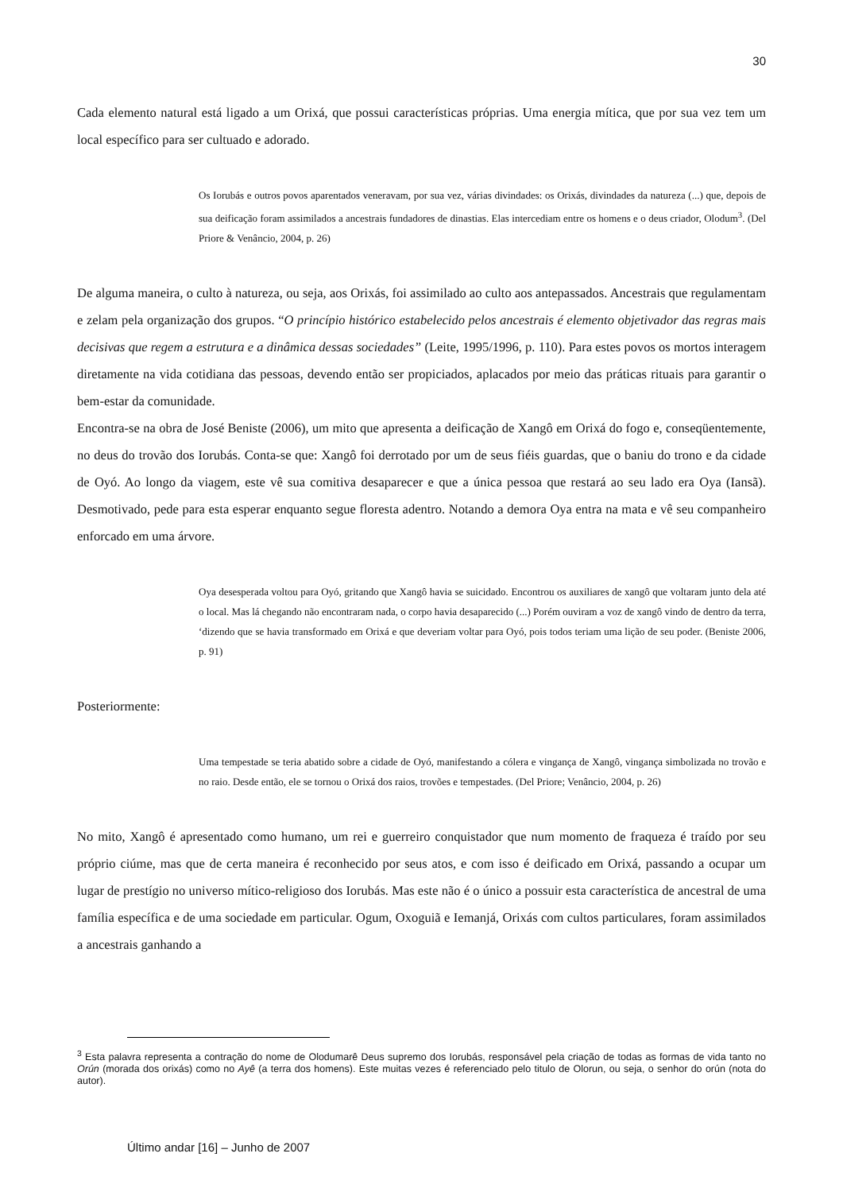30
Cada elemento natural está ligado a um Orixá, que possui características próprias. Uma energia mítica, que por sua vez tem um local específico para ser cultuado e adorado.
Os Iorubás e outros povos aparentados veneravam, por sua vez, várias divindades: os Orixás, divindades da natureza (...) que, depois de sua deificação foram assimilados a ancestrais fundadores de dinastias. Elas intercediam entre os homens e o deus criador, Olodum<sup>3</sup>. (Del Priore & Venâncio, 2004, p. 26)
De alguma maneira, o culto à natureza, ou seja, aos Orixás, foi assimilado ao culto aos antepassados. Ancestrais que regulamentam e zelam pela organização dos grupos. “O princípio histórico estabelecido pelos ancestrais é elemento objetivador das regras mais decisivas que regem a estrutura e a dinâmica dessas sociedades” (Leite, 1995/1996, p. 110). Para estes povos os mortos interagem diretamente na vida cotidiana das pessoas, devendo então ser propiciados, aplacados por meio das práticas rituais para garantir o bem-estar da comunidade.
Encontra-se na obra de José Beniste (2006), um mito que apresenta a deificação de Xangô em Orixá do fogo e, conseqüentemente, no deus do trovão dos Iorubás. Conta-se que: Xangô foi derrotado por um de seus fiéis guardas, que o baniu do trono e da cidade de Oyó. Ao longo da viagem, este vê sua comitiva desaparecer e que a única pessoa que restará ao seu lado era Oya (Iansã). Desmotivado, pede para esta esperar enquanto segue floresta adentro. Notando a demora Oya entra na mata e vê seu companheiro enforcado em uma árvore.
Oya desesperada voltou para Oyó, gritando que Xangô havia se suicidado. Encontrou os auxiliares de xangô que voltaram junto dela até o local. Mas lá chegando não encontraram nada, o corpo havia desaparecido (...) Porém ouviram a voz de xangô vindo de dentro da terra, ‘dizendo que se havia transformado em Orixá e que deveriam voltar para Oyó, pois todos teriam uma lição de seu poder. (Beniste 2006, p. 91)
Posteriormente:
Uma tempestade se teria abatido sobre a cidade de Oyó, manifestando a cólera e vingança de Xangô, vingança simbolizada no trovão e no raio. Desde então, ele se tornou o Orixá dos raios, trovões e tempestades. (Del Priore; Venâncio, 2004, p. 26)
No mito, Xangô é apresentado como humano, um rei e guerreiro conquistador que num momento de fraqueza é traído por seu próprio ciúme, mas que de certa maneira é reconhecido por seus atos, e com isso é deificado em Orixá, passando a ocupar um lugar de prestígio no universo mítico-religioso dos Iorubás. Mas este não é o único a possuir esta característica de ancestral de uma família específica e de uma sociedade em particular. Ogum, Oxoguiã e Iemanjá, Orixás com cultos particulares, foram assimilados a ancestrais ganhando a
<sup>3</sup> Esta palavra representa a contração do nome de Olodumarê Deus supremo dos Iorubás, responsável pela criação de todas as formas de vida tanto no Orún (morada dos orixás) como no Ayê (a terra dos homens). Este muitas vezes é referenciado pelo titulo de Olorun, ou seja, o senhor do orún (nota do autor).
Último andar [16] – Junho de 2007